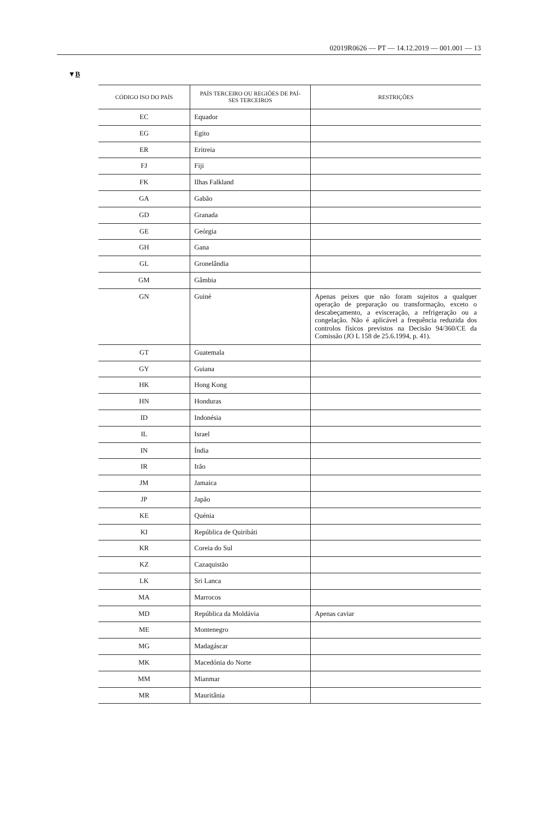02019R0626 — PT — 14.12.2019 — 001.001 — 13
▼B
| CÓDIGO ISO DO PAÍS | PAÍS TERCEIRO OU REGIÕES DE PAÍ- SES TERCEIROS | RESTRIÇÕES |
| --- | --- | --- |
| EC | Equador | |
| EG | Egito | |
| ER | Eritreia | |
| FJ | Fiji | |
| FK | Ilhas Falkland | |
| GA | Gabão | |
| GD | Granada | |
| GE | Geórgia | |
| GH | Gana | |
| GL | Gronelândia | |
| GM | Gâmbia | |
| GN | Guiné | Apenas peixes que não foram sujeitos a qualquer operação de preparação ou transformação, exceto o descabeçamento, a evisceração, a refrigeração ou a congelação. Não é aplicável a frequência reduzida dos controlos físicos previstos na Decisão 94/360/CE da Comissão (JO L 158 de 25.6.1994, p. 41). |
| GT | Guatemala | |
| GY | Guiana | |
| HK | Hong Kong | |
| HN | Honduras | |
| ID | Indonésia | |
| IL | Israel | |
| IN | Índia | |
| IR | Irão | |
| JM | Jamaica | |
| JP | Japão | |
| KE | Quénia | |
| KI | República de Quiribáti | |
| KR | Coreia do Sul | |
| KZ | Cazaquistão | |
| LK | Sri Lanca | |
| MA | Marrocos | |
| MD | República da Moldávia | Apenas caviar |
| ME | Montenegro | |
| MG | Madagáscar | |
| MK | Macedónia do Norte | |
| MM | Mianmar | |
| MR | Mauritânia | |